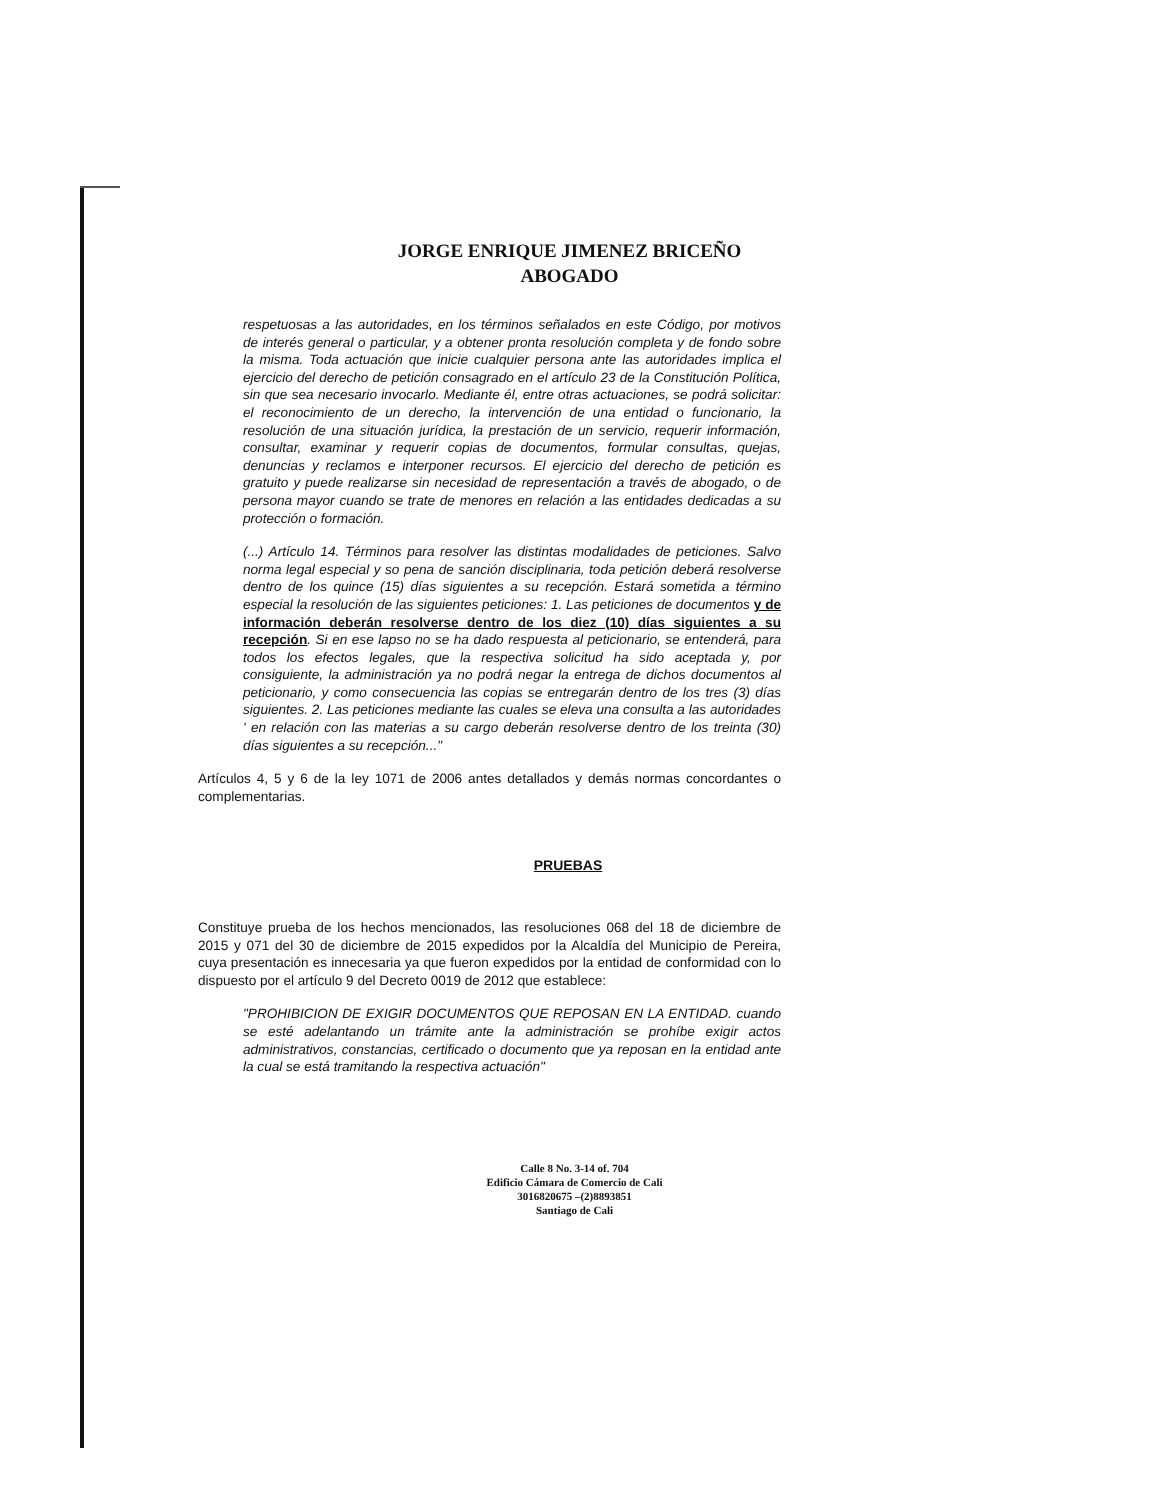JORGE ENRIQUE JIMENEZ BRICEÑO
ABOGADO
respetuosas a las autoridades, en los términos señalados en este Código, por motivos de interés general o particular, y a obtener pronta resolución completa y de fondo sobre la misma. Toda actuación que inicie cualquier persona ante las autoridades implica el ejercicio del derecho de petición consagrado en el artículo 23 de la Constitución Política, sin que sea necesario invocarlo. Mediante él, entre otras actuaciones, se podrá solicitar: el reconocimiento de un derecho, la intervención de una entidad o funcionario, la resolución de una situación jurídica, la prestación de un servicio, requerir información, consultar, examinar y requerir copias de documentos, formular consultas, quejas, denuncias y reclamos e interponer recursos. El ejercicio del derecho de petición es gratuito y puede realizarse sin necesidad de representación a través de abogado, o de persona mayor cuando se trate de menores en relación a las entidades dedicadas a su protección o formación.
(...) Artículo 14. Términos para resolver las distintas modalidades de peticiones. Salvo norma legal especial y so pena de sanción disciplinaria, toda petición deberá resolverse dentro de los quince (15) días siguientes a su recepción. Estará sometida a término especial la resolución de las siguientes peticiones: 1. Las peticiones de documentos y de información deberán resolverse dentro de los diez (10) días siguientes a su recepción. Si en ese lapso no se ha dado respuesta al peticionario, se entenderá, para todos los efectos legales, que la respectiva solicitud ha sido aceptada y, por consiguiente, la administración ya no podrá negar la entrega de dichos documentos al peticionario, y como consecuencia las copias se entregarán dentro de los tres (3) días siguientes. 2. Las peticiones mediante las cuales se eleva una consulta a las autoridades ' en relación con las materias a su cargo deberán resolverse dentro de los treinta (30) días siguientes a su recepción..."
Artículos 4, 5 y 6 de la ley 1071 de 2006 antes detallados y demás normas concordantes o complementarias.
PRUEBAS
Constituye prueba de los hechos mencionados, las resoluciones 068 del 18 de diciembre de 2015 y 071 del 30 de diciembre de 2015 expedidos por la Alcaldía del Municipio de Pereira, cuya presentación es innecesaria ya que fueron expedidos por la entidad de conformidad con lo dispuesto por el artículo 9 del Decreto 0019 de 2012 que establece:
"PROHIBICION DE EXIGIR DOCUMENTOS QUE REPOSAN EN LA ENTIDAD. cuando se esté adelantando un trámite ante la administración se prohíbe exigir actos administrativos, constancias, certificado o documento que ya reposan en la entidad ante la cual se está tramitando la respectiva actuación"
Calle 8 No. 3-14 of. 704
Edificio Cámara de Comercio de Cali
3016820675 –(2)8893851
Santiago de Cali